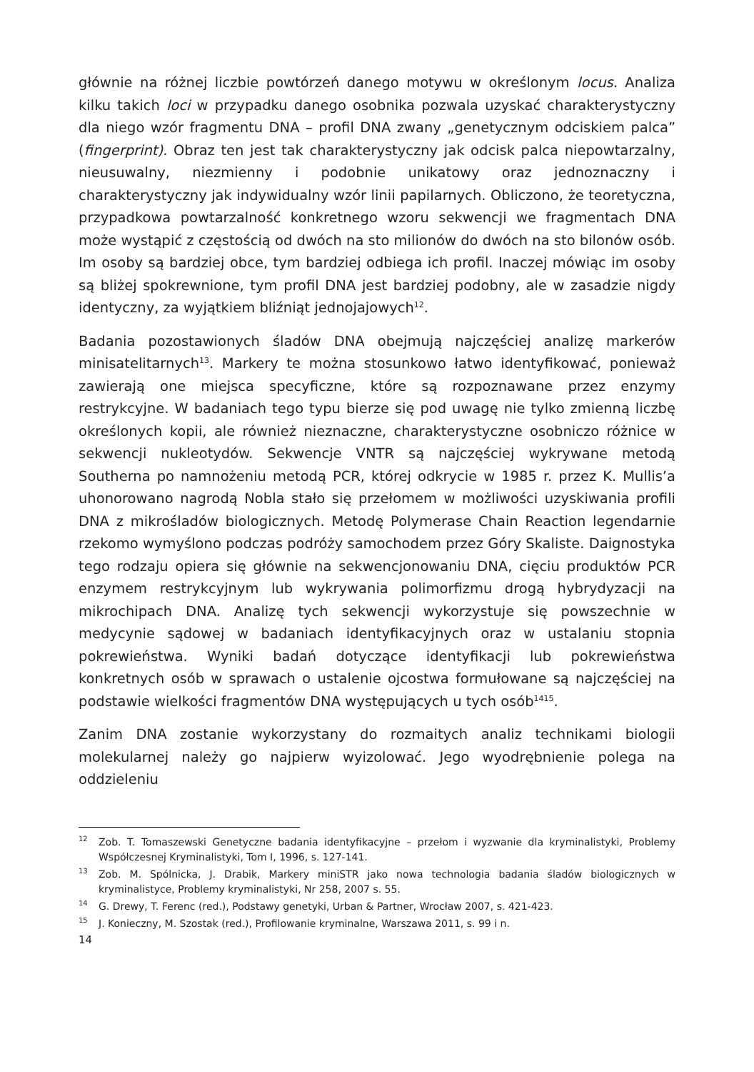głównie na różnej liczbie powtórzeń danego motywu w określonym locus. Analiza kilku takich loci w przypadku danego osobnika pozwala uzyskać charakterystyczny dla niego wzór fragmentu DNA – profil DNA zwany „genetycznym odciskiem palca” (fingerprint). Obraz ten jest tak charakterystyczny jak odcisk palca niepowtarzalny, nieusuwalny, niezmienny i podobnie unikatowy oraz jednoznaczny i charakterystyczny jak indywidualny wzór linii papilarnych. Obliczono, że teoretyczna, przypadkowa powtarzalność konkretnego wzoru sekwencji we fragmentach DNA może wystąpić z częstością od dwóch na sto milionów do dwóch na sto bilonów osób. Im osoby są bardziej obce, tym bardziej odbiega ich profil. Inaczej mówiąc im osoby są bliżej spokrewnione, tym profil DNA jest bardziej podobny, ale w zasadzie nigdy identyczny, za wyjątkiem bliźniąt jednojajowych<sup>12</sup>.
Badania pozostawionych śladów DNA obejmują najczęściej analizę markerów minisatelitarnych<sup>13</sup>. Markery te można stosunkowo łatwo identyfikować, ponieważ zawierają one miejsca specyficzne, które są rozpoznawane przez enzymy restrykcyjne. W badaniach tego typu bierze się pod uwagę nie tylko zmienną liczbę określonych kopii, ale również nieznaczne, charakterystyczne osobniczo różnice w sekwencji nukleotydów. Sekwencje VNTR są najczęściej wykrywane metodą Southerna po namnożeniu metodą PCR, której odkrycie w 1985 r. przez K. Mullis’a uhonorowano nagrodą Nobla stało się przełomem w możliwości uzyskiwania profili DNA z mikrośladów biologicznych. Metodę Polymerase Chain Reaction legendarnie rzekomo wymyślono podczas podróży samochodem przez Góry Skaliste. Daignostyka tego rodzaju opiera się głównie na sekwencjonowaniu DNA, cięciu produktów PCR enzymem restrykcyjnym lub wykrywania polimorfizmu drogą hybrydyzacji na mikrochipach DNA. Analizę tych sekwencji wykorzystuje się powszechnie w medycynie sądowej w badaniach identyfikacyjnych oraz w ustalaniu stopnia pokrewieństwa. Wyniki badań dotyczące identyfikacji lub pokrewieństwa konkretnych osób w sprawach o ustalenie ojcostwa formułowane są najczęściej na podstawie wielkości fragmentów DNA występujących u tych osób<sup>1415</sup>.
Zanim DNA zostanie wykorzystany do rozmaitych analiz technikami biologii molekularnej należy go najpierw wyizolować. Jego wyodrębnienie polega na oddzieleniu
<sup>12</sup> Zob. T. Tomaszewski Genetyczne badania identyfikacyjne – przełom i wyzwanie dla kryminalistyki, Problemy Współczesnej Kryminalistyki, Tom I, 1996, s. 127-141.
<sup>13</sup> Zob. M. Spólnicka, J. Drabik, Markery miniSTR jako nowa technologia badania śladów biologicznych w kryminalistyce, Problemy kryminalistyki, Nr 258, 2007 s. 55.
<sup>14</sup> G. Drewy, T. Ferenc (red.), Podstawy genetyki, Urban & Partner, Wrocław 2007, s. 421-423.
<sup>15</sup> J. Konieczny, M. Szostak (red.), Profilowanie kryminalne, Warszawa 2011, s. 99 i n.
14